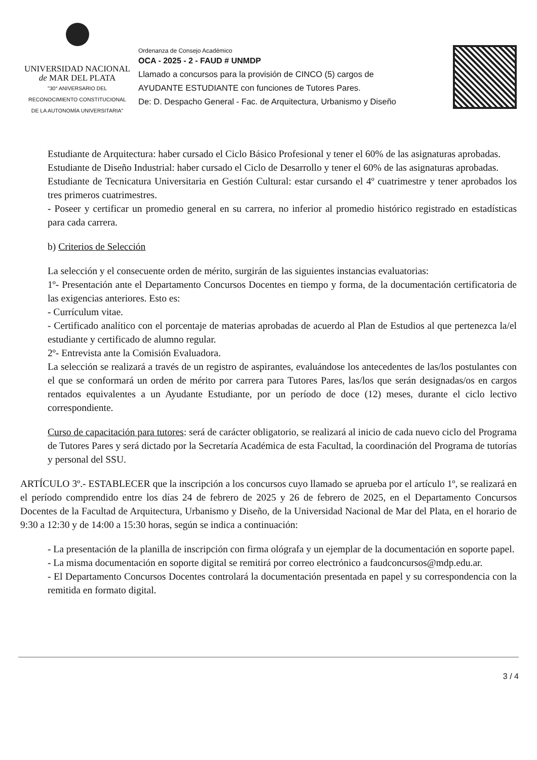UNIVERSIDAD NACIONAL
de MAR DEL PLATA
"30° ANIVERSARIO DEL
RECONOCIMIENTO CONSTITUCIONAL
DE LA AUTONOMÍA UNIVERSITARIA"
Ordenanza de Consejo Académico
OCA - 2025 - 2 - FAUD # UNMDP
Llamado a concursos para la provisión de CINCO (5) cargos de
AYUDANTE ESTUDIANTE con funciones de Tutores Pares.
De: D. Despacho General - Fac. de Arquitectura, Urbanismo y Diseño
Estudiante de Arquitectura: haber cursado el Ciclo Básico Profesional y tener el 60% de las asignaturas aprobadas.
Estudiante de Diseño Industrial: haber cursado el Ciclo de Desarrollo y tener el 60% de las asignaturas aprobadas.
Estudiante de Tecnicatura Universitaria en Gestión Cultural: estar cursando el 4º cuatrimestre y tener aprobados los tres primeros cuatrimestres.
- Poseer y certificar un promedio general en su carrera, no inferior al promedio histórico registrado en estadísticas para cada carrera.
b) Criterios de Selección
La selección y el consecuente orden de mérito, surgirán de las siguientes instancias evaluatorias:
1º- Presentación ante el Departamento Concursos Docentes en tiempo y forma, de la documentación certificatoria de las exigencias anteriores. Esto es:
- Currículum vitae.
- Certificado analítico con el porcentaje de materias aprobadas de acuerdo al Plan de Estudios al que pertenezca la/el estudiante y certificado de alumno regular.
2º- Entrevista ante la Comisión Evaluadora.
La selección se realizará a través de un registro de aspirantes, evaluándose los antecedentes de las/los postulantes con el que se conformará un orden de mérito por carrera para Tutores Pares, las/los que serán designadas/os en cargos rentados equivalentes a un Ayudante Estudiante, por un período de doce (12) meses, durante el ciclo lectivo correspondiente.
Curso de capacitación para tutores: será de carácter obligatorio, se realizará al inicio de cada nuevo ciclo del Programa de Tutores Pares y será dictado por la Secretaría Académica de esta Facultad, la coordinación del Programa de tutorías y personal del SSU.
ARTÍCULO 3º.- ESTABLECER que la inscripción a los concursos cuyo llamado se aprueba por el artículo 1º, se realizará en el período comprendido entre los días 24 de febrero de 2025 y 26 de febrero de 2025, en el Departamento Concursos Docentes de la Facultad de Arquitectura, Urbanismo y Diseño, de la Universidad Nacional de Mar del Plata, en el horario de 9:30 a 12:30 y de 14:00 a 15:30 horas, según se indica a continuación:
- La presentación de la planilla de inscripción con firma ológrafa y un ejemplar de la documentación en soporte papel.
- La misma documentación en soporte digital se remitirá por correo electrónico a faudconcursos@mdp.edu.ar.
- El Departamento Concursos Docentes controlará la documentación presentada en papel y su correspondencia con la remitida en formato digital.
3 / 4